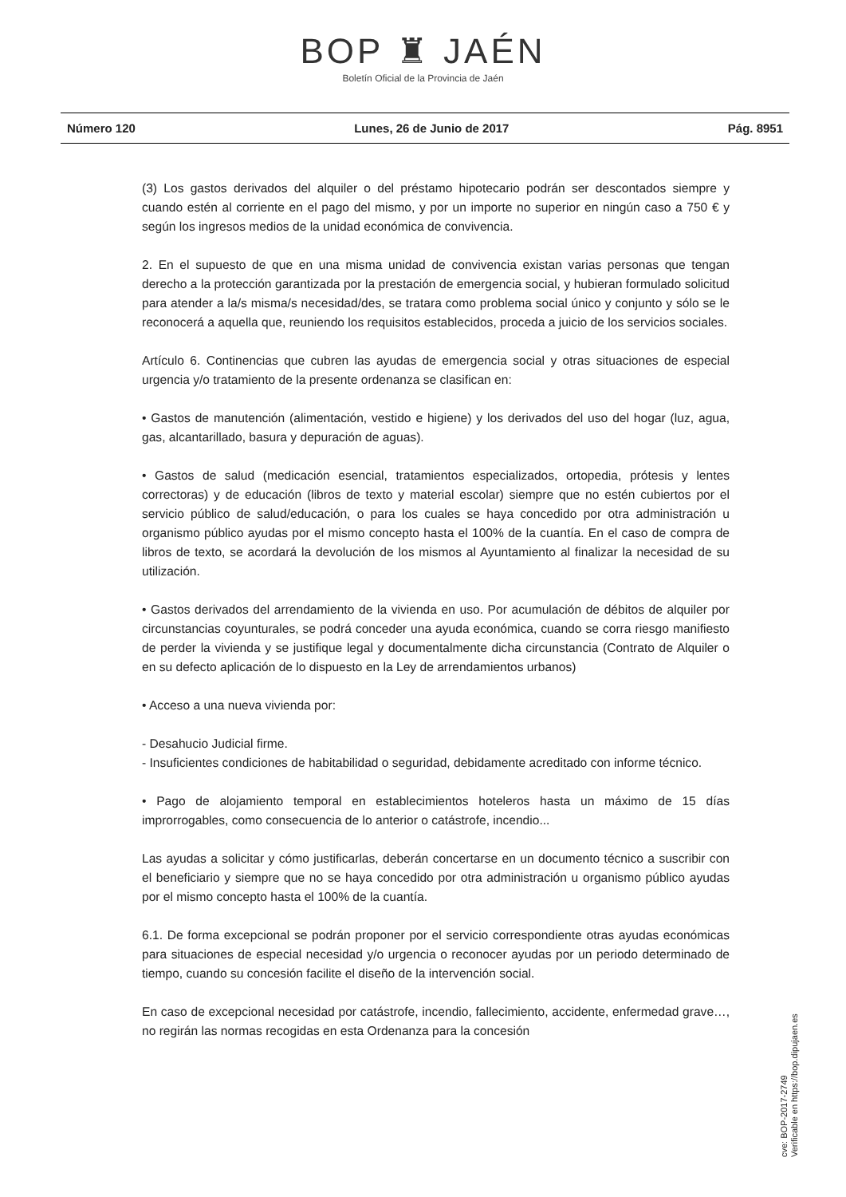BOP ♜ JAÉN
Boletín Oficial de la Provincia de Jaén
Número 120 Lunes, 26 de Junio de 2017 Pág. 8951
(3) Los gastos derivados del alquiler o del préstamo hipotecario podrán ser descontados siempre y cuando estén al corriente en el pago del mismo, y por un importe no superior en ningún caso a 750 € y según los ingresos medios de la unidad económica de convivencia.
2. En el supuesto de que en una misma unidad de convivencia existan varias personas que tengan derecho a la protección garantizada por la prestación de emergencia social, y hubieran formulado solicitud para atender a la/s misma/s necesidad/des, se tratara como problema social único y conjunto y sólo se le reconocerá a aquella que, reuniendo los requisitos establecidos, proceda a juicio de los servicios sociales.
Artículo 6. Continencias que cubren las ayudas de emergencia social y otras situaciones de especial urgencia y/o tratamiento de la presente ordenanza se clasifican en:
• Gastos de manutención (alimentación, vestido e higiene) y los derivados del uso del hogar (luz, agua, gas, alcantarillado, basura y depuración de aguas).
• Gastos de salud (medicación esencial, tratamientos especializados, ortopedia, prótesis y lentes correctoras) y de educación (libros de texto y material escolar) siempre que no estén cubiertos por el servicio público de salud/educación, o para los cuales se haya concedido por otra administración u organismo público ayudas por el mismo concepto hasta el 100% de la cuantía. En el caso de compra de libros de texto, se acordará la devolución de los mismos al Ayuntamiento al finalizar la necesidad de su utilización.
• Gastos derivados del arrendamiento de la vivienda en uso. Por acumulación de débitos de alquiler por circunstancias coyunturales, se podrá conceder una ayuda económica, cuando se corra riesgo manifiesto de perder la vivienda y se justifique legal y documentalmente dicha circunstancia (Contrato de Alquiler o en su defecto aplicación de lo dispuesto en la Ley de arrendamientos urbanos)
• Acceso a una nueva vivienda por:
- Desahucio Judicial firme.
- Insuficientes condiciones de habitabilidad o seguridad, debidamente acreditado con informe técnico.
• Pago de alojamiento temporal en establecimientos hoteleros hasta un máximo de 15 días improrrogables, como consecuencia de lo anterior o catástrofe, incendio...
Las ayudas a solicitar y cómo justificarlas, deberán concertarse en un documento técnico a suscribir con el beneficiario y siempre que no se haya concedido por otra administración u organismo público ayudas por el mismo concepto hasta el 100% de la cuantía.
6.1. De forma excepcional se podrán proponer por el servicio correspondiente otras ayudas económicas para situaciones de especial necesidad y/o urgencia o reconocer ayudas por un periodo determinado de tiempo, cuando su concesión facilite el diseño de la intervención social.
En caso de excepcional necesidad por catástrofe, incendio, fallecimiento, accidente, enfermedad grave…, no regirán las normas recogidas en esta Ordenanza para la concesión
cve: BOP-2017-2749
Verificable en https://bop.dipujaen.es